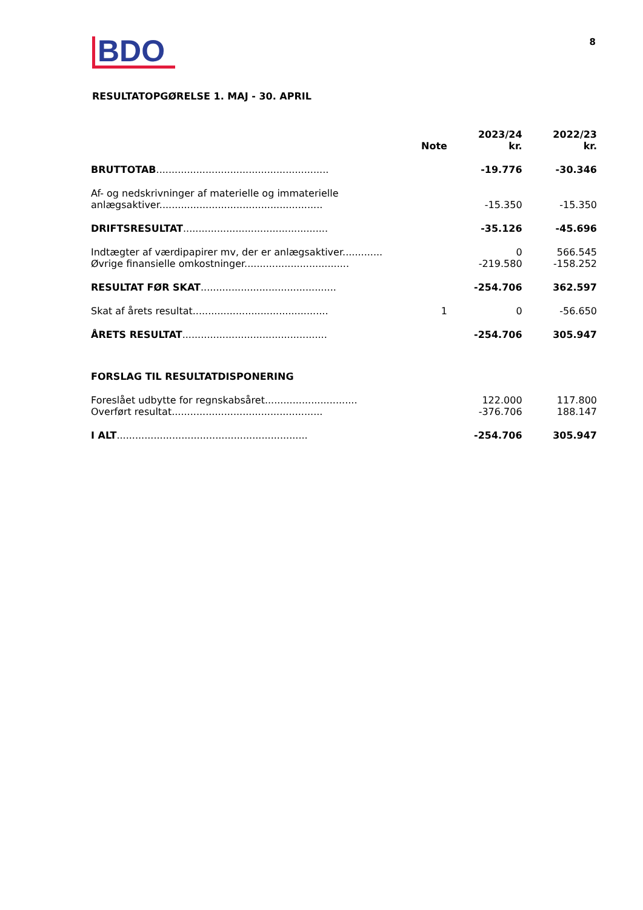BDO
8
RESULTATOPGØRELSE 1. MAJ - 30. APRIL
| | Note | 2023/24 kr. | 2022/23 kr. |
| --- | --- | --- | --- |
| BRUTTOTAB ........................................................ | | -19.776 | -30.346 |
| Af- og nedskrivninger af materielle og immaterielle anlægsaktiver..................................................... | | -15.350 | -15.350 |
| DRIFTSRESULTAT ............................................... | | -35.126 | -45.696 |
| Indtægter af værdipapirer mv, der er anlægsaktiver............. | | 0 | 566.545 |
| Øvrige finansielle omkostninger.................................. | | -219.580 | -158.252 |
| RESULTAT FØR SKAT ............................................ | | -254.706 | 362.597 |
| Skat af årets resultat............................................ | 1 | 0 | -56.650 |
| ÅRETS RESULTAT ............................................... | | -254.706 | 305.947 |
| FORSLAG TIL RESULTATDISPONERING | | | |
| Foreslået udbytte for regnskabsåret.............................. | | 122.000 | 117.800 |
| Overført resultat................................................. | | -376.706 | 188.147 |
| I ALT .............................................................. | | -254.706 | 305.947 |